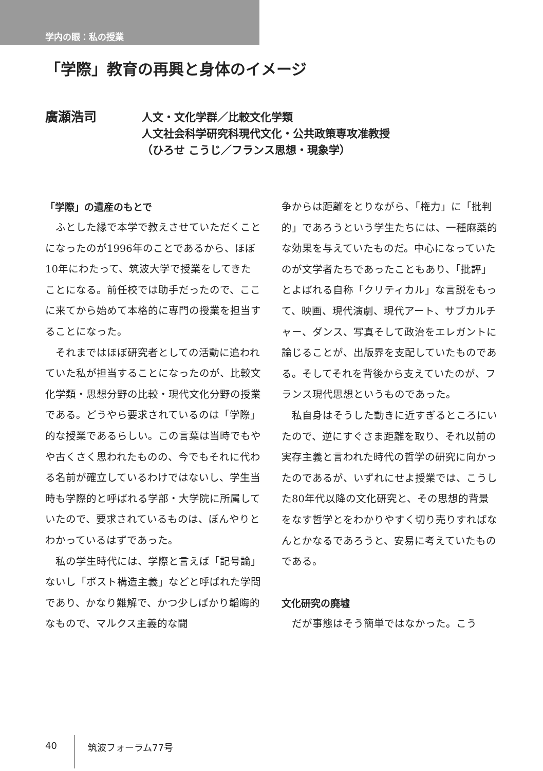学内の眼：私の授業
「学際」教育の再興と身体のイメージ
廣瀬浩司
人文・文化学群／比較文化学類
人文社会科学研究科現代文化・公共政策専攻准教授
（ひろせ こうじ／フランス思想・現象学）
「学際」の遺産のもとで
ふとした縁で本学で教えさせていただくことになったのが1996年のことであるから、ほぼ10年にわたって、筑波大学で授業をしてきたことになる。前任校では助手だったので、ここに来てから始めて本格的に専門の授業を担当することになった。
それまではほぼ研究者としての活動に追われていた私が担当することになったのが、比較文化学類・思想分野の比較・現代文化分野の授業である。どうやら要求されているのは「学際」的な授業であるらしい。この言葉は当時でもやや古くさく思われたものの、今でもそれに代わる名前が確立しているわけではないし、学生当時も学際的と呼ばれる学部・大学院に所属していたので、要求されているものは、ぼんやりとわかっているはずであった。
私の学生時代には、学際と言えば「記号論」ないし「ポスト構造主義」などと呼ばれた学問であり、かなり難解で、かつ少しばかり韜晦的なもので、マルクス主義的な闘
争からは距離をとりながら、「権力」に「批判的」であろうという学生たちには、一種麻薬的な効果を与えていたものだ。中心になっていたのが文学者たちであったこともあり、「批評」とよばれる自称「クリティカル」な言説をもって、映画、現代演劇、現代アート、サブカルチャー、ダンス、写真そして政治をエレガントに論じることが、出版界を支配していたものである。そしてそれを背後から支えていたのが、フランス現代思想というものであった。
私自身はそうした動きに近すぎるところにいたので、逆にすぐさま距離を取り、それ以前の実存主義と言われた時代の哲学の研究に向かったのであるが、いずれにせよ授業では、こうした80年代以降の文化研究と、その思想的背景をなす哲学とをわかりやすく切り売りすればなんとかなるであろうと、安易に考えていたものである。
文化研究の廃墟
だが事態はそう簡単ではなかった。こう
40 筑波フォーラム77号